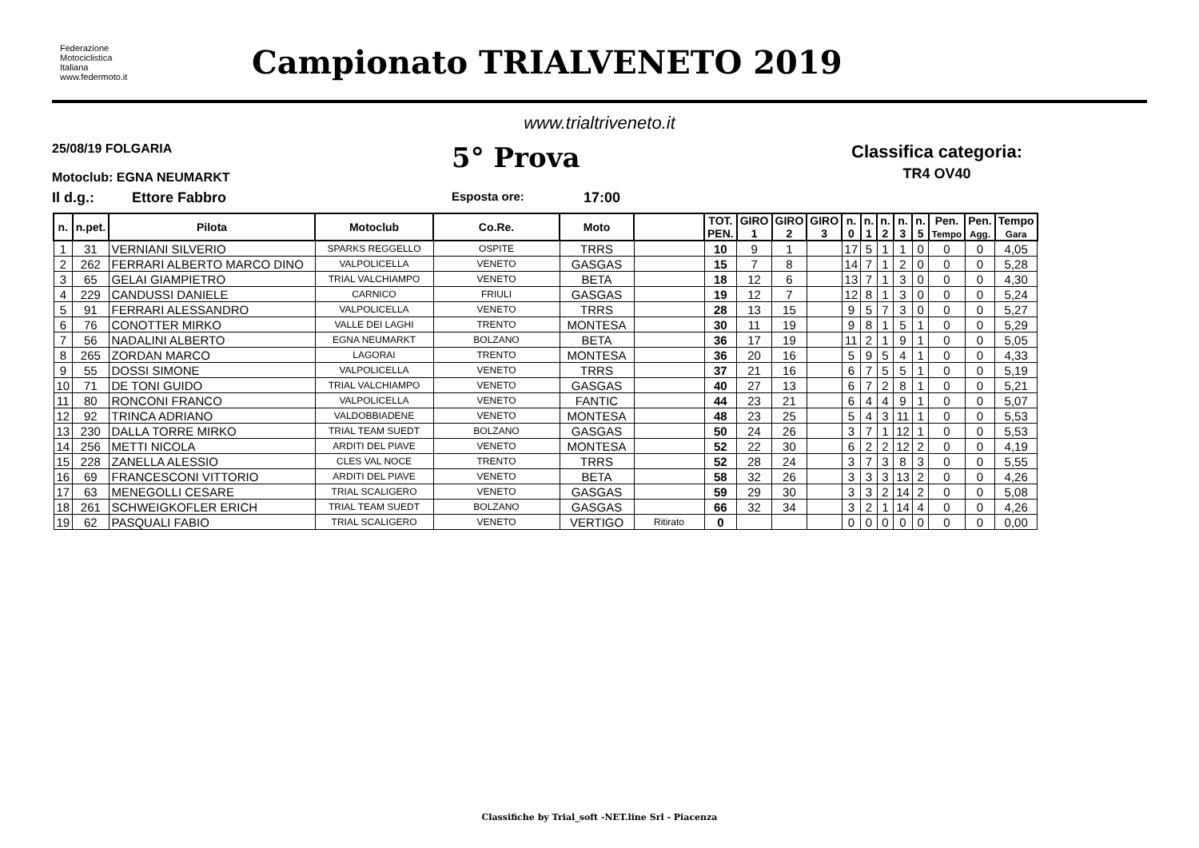Federazione
Motociclistica
Italiana
www.federmoto.it
Campionato TRIALVENETO 2019
www.trialtriveneto.it
25/08/19 FOLGARIA
Motoclub: EGNA NEUMARKT
5° Prova
Classifica categoria:
TR4 OV40
Il d.g.: Ettore Fabbro Esposta ore: 17:00
| n. | n.pet. | Pilota | Motoclub | Co.Re. | Moto | | TOT. PEN. | GIRO 1 | GIRO 2 | GIRO 3 | n. 0 | n. 1 | n. 2 | n. 3 | n. 5 | Pen. Tempo | Pen. Agg. | Tempo Gara |
| --- | --- | --- | --- | --- | --- | --- | --- | --- | --- | --- | --- | --- | --- | --- | --- | --- | --- | --- |
| 1 | 31 | VERNIANI SILVERIO | SPARKS REGGELLO | OSPITE | TRRS | | 10 | 9 | 1 | | 17 | 5 | 1 | 1 | 0 | 0 | 0 | 4,05 |
| 2 | 262 | FERRARI ALBERTO MARCO DINO | VALPOLICELLA | VENETO | GASGAS | | 15 | 7 | 8 | | 14 | 7 | 1 | 2 | 0 | 0 | 0 | 5,28 |
| 3 | 65 | GELAI GIAMPIETRO | TRIAL VALCHIAMPO | VENETO | BETA | | 18 | 12 | 6 | | 13 | 7 | 1 | 3 | 0 | 0 | 0 | 4,30 |
| 4 | 229 | CANDUSSI DANIELE | CARNICO | FRIULI | GASGAS | | 19 | 12 | 7 | | 12 | 8 | 1 | 3 | 0 | 0 | 0 | 5,24 |
| 5 | 91 | FERRARI ALESSANDRO | VALPOLICELLA | VENETO | TRRS | | 28 | 13 | 15 | | 9 | 5 | 7 | 3 | 0 | 0 | 0 | 5,27 |
| 6 | 76 | CONOTTER MIRKO | VALLE DEI LAGHI | TRENTO | MONTESA | | 30 | 11 | 19 | | 9 | 8 | 1 | 5 | 1 | 0 | 0 | 5,29 |
| 7 | 56 | NADALINI ALBERTO | EGNA NEUMARKT | BOLZANO | BETA | | 36 | 17 | 19 | | 11 | 2 | 1 | 9 | 1 | 0 | 0 | 5,05 |
| 8 | 265 | ZORDAN MARCO | LAGORAI | TRENTO | MONTESA | | 36 | 20 | 16 | | 5 | 9 | 5 | 4 | 1 | 0 | 0 | 4,33 |
| 9 | 55 | DOSSI SIMONE | VALPOLICELLA | VENETO | TRRS | | 37 | 21 | 16 | | 6 | 7 | 5 | 5 | 1 | 0 | 0 | 5,19 |
| 10 | 71 | DE TONI GUIDO | TRIAL VALCHIAMPO | VENETO | GASGAS | | 40 | 27 | 13 | | 6 | 7 | 2 | 8 | 1 | 0 | 0 | 5,21 |
| 11 | 80 | RONCONI FRANCO | VALPOLICELLA | VENETO | FANTIC | | 44 | 23 | 21 | | 6 | 4 | 4 | 9 | 1 | 0 | 0 | 5,07 |
| 12 | 92 | TRINCA ADRIANO | VALDOBBIADENE | VENETO | MONTESA | | 48 | 23 | 25 | | 5 | 4 | 3 | 11 | 1 | 0 | 0 | 5,53 |
| 13 | 230 | DALLA TORRE MIRKO | TRIAL TEAM SUEDT | BOLZANO | GASGAS | | 50 | 24 | 26 | | 3 | 7 | 1 | 12 | 1 | 0 | 0 | 5,53 |
| 14 | 256 | METTI NICOLA | ARDITI DEL PIAVE | VENETO | MONTESA | | 52 | 22 | 30 | | 6 | 2 | 2 | 12 | 2 | 0 | 0 | 4,19 |
| 15 | 228 | ZANELLA ALESSIO | CLES VAL NOCE | TRENTO | TRRS | | 52 | 28 | 24 | | 3 | 7 | 3 | 8 | 3 | 0 | 0 | 5,55 |
| 16 | 69 | FRANCESCONI VITTORIO | ARDITI DEL PIAVE | VENETO | BETA | | 58 | 32 | 26 | | 3 | 3 | 3 | 13 | 2 | 0 | 0 | 4,26 |
| 17 | 63 | MENEGOLLI CESARE | TRIAL SCALIGERO | VENETO | GASGAS | | 59 | 29 | 30 | | 3 | 3 | 2 | 14 | 2 | 0 | 0 | 5,08 |
| 18 | 261 | SCHWEIGKOFLER ERICH | TRIAL TEAM SUEDT | BOLZANO | GASGAS | | 66 | 32 | 34 | | 3 | 2 | 1 | 14 | 4 | 0 | 0 | 4,26 |
| 19 | 62 | PASQUALI FABIO | TRIAL SCALIGERO | VENETO | VERTIGO | Ritirato | 0 | | | | 0 | 0 | 0 | 0 | 0 | 0 | 0 | 0,00 |
Classifiche by Trial_soft -NET.line Srl - Piacenza